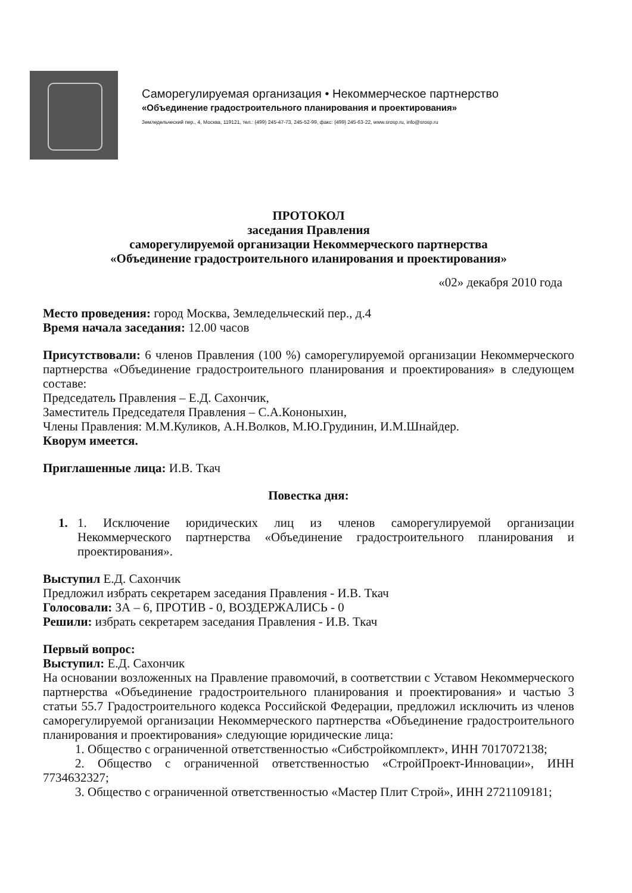Саморегулируемая организация • Некоммерческое партнерство
«Объединение градостроительного планирования и проектирования»
Земледельческий пер., 4, Москва, 119121, тел.: (499) 245-47-73, 245-52-99, факс: (499) 245-63-22, www.srosp.ru, info@srosp.ru
ПРОТОКОЛ
заседания Правления
саморегулируемой организации Некоммерческого партнерства
«Объединение градостроительного иланирования и проектирования»
«02» декабря 2010 года
Место проведения: город Москва, Земледельческий пер., д.4
Время начала заседания: 12.00 часов
Присутствовали: 6 членов Правления (100 %) саморегулируемой организации Некоммерческого партнерства «Объединение градостроительного планирования и проектирования» в следующем составе:
Председатель Правления – Е.Д. Сахончик,
Заместитель Председателя Правления – С.А.Кононыхин,
Члены Правления: М.М.Куликов, А.Н.Волков, М.Ю.Грудинин, И.М.Шнайдер.
Кворум имеется.
Приглашенные лица: И.В. Ткач
Повестка дня:
1. 1. Исключение юридических лиц из членов саморегулируемой организации Некоммерческого партнерства «Объединение градостроительного планирования и проектирования».
Выступил Е.Д. Сахончик
Предложил избрать секретарем заседания Правления - И.В. Ткач
Голосовали: ЗА – 6, ПРОТИВ - 0, ВОЗДЕРЖАЛИСЬ - 0
Решили: избрать секретарем заседания Правления - И.В. Ткач
Первый вопрос:
Выступил: Е.Д. Сахончик
На основании возложенных на Правление правомочий, в соответствии с Уставом Некоммерческого партнерства «Объединение градостроительного планирования и проектирования» и частью 3 статьи 55.7 Градостроительного кодекса Российской Федерации, предложил исключить из членов саморегулируемой организации Некоммерческого партнерства «Объединение градостроительного планирования и проектирования» следующие юридические лица:
1. Общество с ограниченной ответственностью «Сибстройкомплект», ИНН 7017072138;
2. Общество с ограниченной ответственностью «СтройПроект-Инновации», ИНН 7734632327;
3. Общество с ограниченной ответственностью «Мастер Плит Строй», ИНН 2721109181;